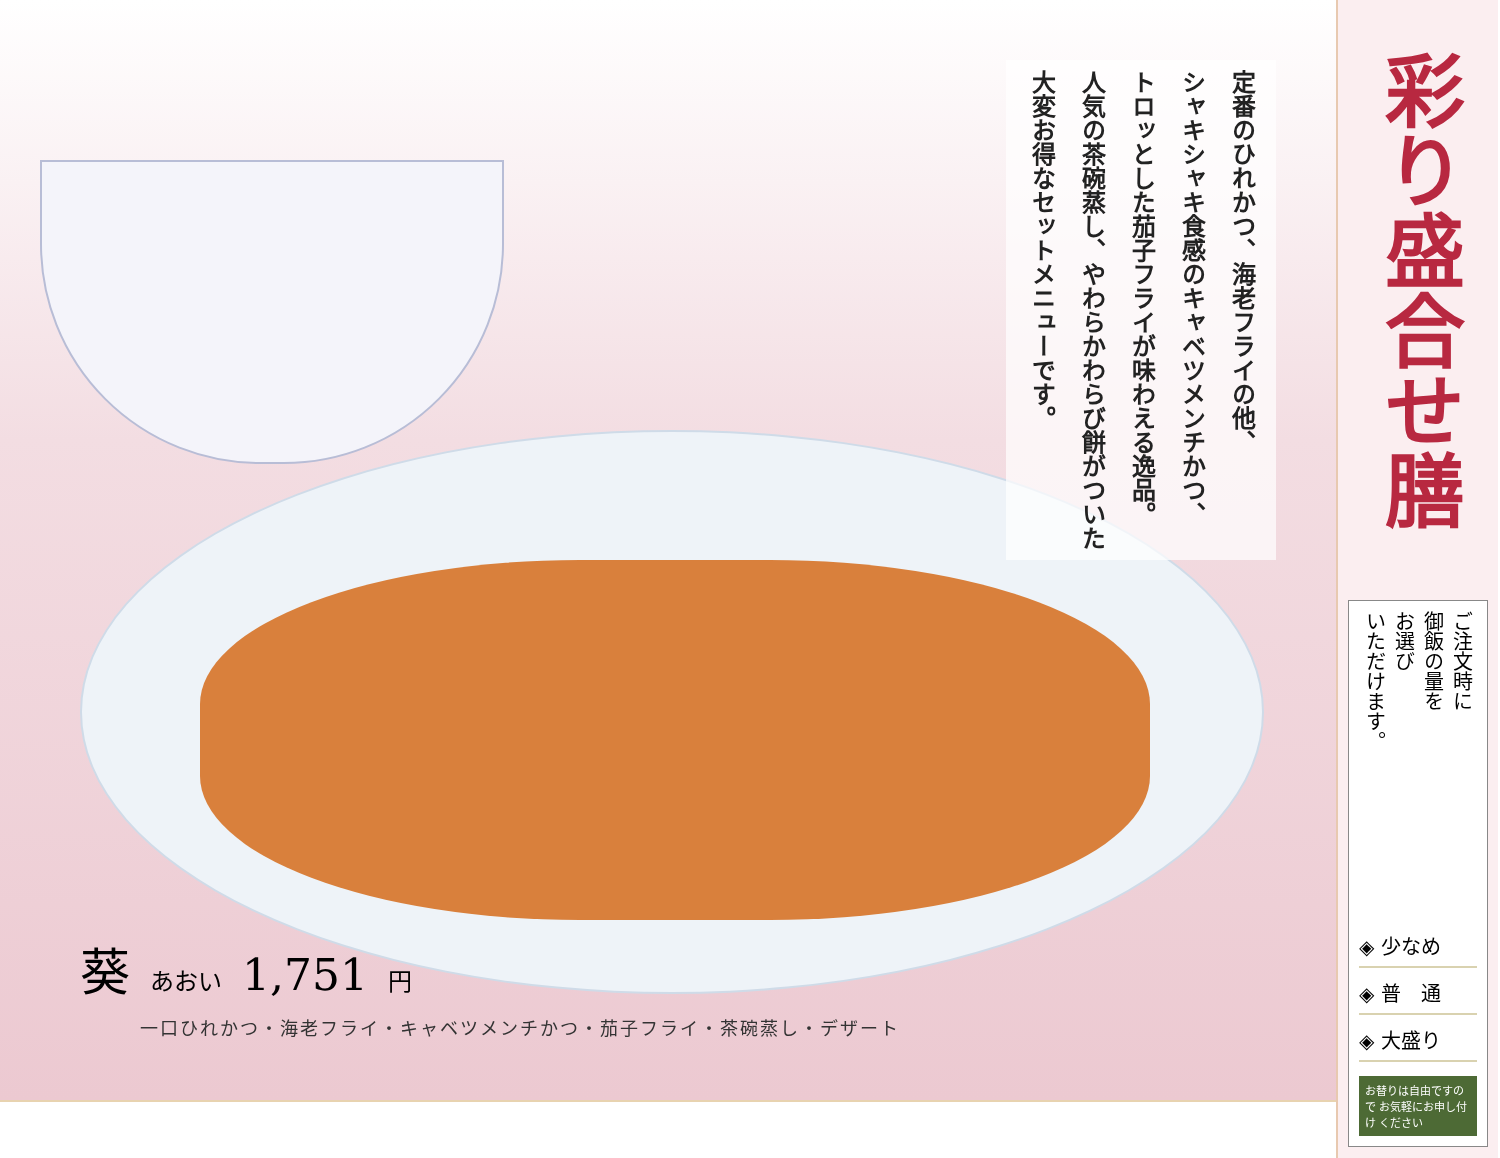定番のひれかつ、海老フライの他、
シャキシャキ食感のキャベツメンチかつ、
トロッとした茄子フライが味わえる逸品。
人気の茶碗蒸し、やわらかわらび餅がついた
大変お得なセットメニューです。
葵あおい 1,751 円
一口ひれかつ・海老フライ・キャベツメンチかつ・茄子フライ・茶碗蒸し・デザート
彩り盛合せ膳
ご注文時に
御飯の量を
お選び
いただけます。
◈ 少なめ
◈ 普　通
◈ 大盛り
お替りは自由ですので お気軽にお申し付け ください